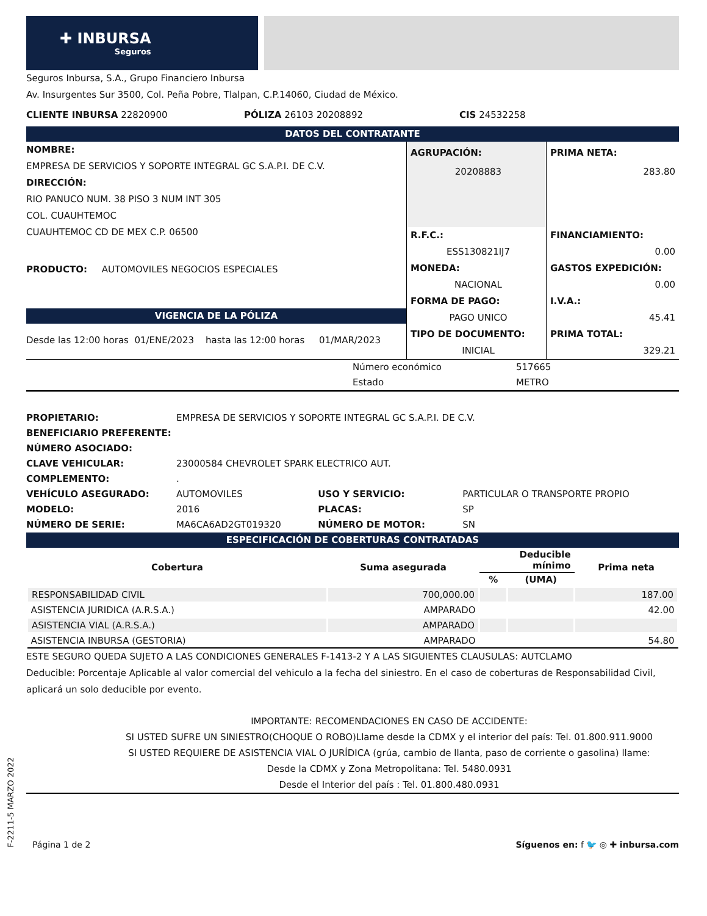✚ INBURSA
Seguros
Seguros Inbursa, S.A., Grupo Financiero Inbursa
Av. Insurgentes Sur 3500, Col. Peña Pobre, Tlalpan, C.P.14060, Ciudad de México.
CLIENTE INBURSA 22820900 PÓLIZA 26103 20208892 CIS 24532258
DATOS DEL CONTRATANTE
NOMBRE:
EMPRESA DE SERVICIOS Y SOPORTE INTEGRAL GC S.A.P.I. DE C.V.
DIRECCIÓN:
RIO PANUCO NUM. 38 PISO 3 NUM INT 305
COL. CUAUHTEMOC
CUAUHTEMOC CD DE MEX C.P. 06500
PRODUCTO: AUTOMOVILES NEGOCIOS ESPECIALES
VIGENCIA DE LA PÓLIZA
Desde las 12:00 horas 01/ENE/2023 hasta las 12:00 horas 01/MAR/2023
AGRUPACIÓN:
20208883
R.F.C.:
ESS130821IJ7
MONEDA:
NACIONAL
FORMA DE PAGO:
PAGO UNICO
TIPO DE DOCUMENTO:
INICIAL
PRIMA NETA:
283.80
FINANCIAMIENTO:
0.00
GASTOS EXPEDICIÓN:
0.00
I.V.A.:
45.41
PRIMA TOTAL:
329.21
Número económico 517665
Estado METRO
| PROPIETARIO: | EMPRESA DE SERVICIOS Y SOPORTE INTEGRAL GC S.A.P.I. DE C.V. | | |
| BENEFICIARIO PREFERENTE: | | | |
| NÚMERO ASOCIADO: | | | |
| CLAVE VEHICULAR: | 23000584 CHEVROLET SPARK ELECTRICO AUT. | | |
| COMPLEMENTO: | . | | |
| VEHÍCULO ASEGURADO: | AUTOMOVILES | USO Y SERVICIO: | PARTICULAR O TRANSPORTE PROPIO |
| MODELO: | 2016 | PLACAS: | SP |
| NÚMERO DE SERIE: | MA6CA6AD2GT019320 | NÚMERO DE MOTOR: | SN |
ESPECIFICACIÓN DE COBERTURAS CONTRATADAS
| Cobertura | Suma asegurada | Deducible mínimo | | Prima neta |
| --- | --- | --- | --- | --- |
| | | % | (UMA) | |
| RESPONSABILIDAD CIVIL | 700,000.00 | | | 187.00 |
| ASISTENCIA JURIDICA (A.R.S.A.) | AMPARADO | | | 42.00 |
| ASISTENCIA VIAL (A.R.S.A.) | AMPARADO | | | |
| ASISTENCIA INBURSA (GESTORIA) | AMPARADO | | | 54.80 |
ESTE SEGURO QUEDA SUJETO A LAS CONDICIONES GENERALES F-1413-2 Y A LAS SIGUIENTES CLAUSULAS: AUTCLAMO
Deducible: Porcentaje Aplicable al valor comercial del vehiculo a la fecha del siniestro. En el caso de coberturas de Responsabilidad Civil, aplicará un solo deducible por evento.
IMPORTANTE: RECOMENDACIONES EN CASO DE ACCIDENTE:
SI USTED SUFRE UN SINIESTRO(CHOQUE O ROBO)Llame desde la CDMX y el interior del país: Tel. 01.800.911.9000
SI USTED REQUIERE DE ASISTENCIA VIAL O JURÍDICA (grúa, cambio de llanta, paso de corriente o gasolina) llame:
Desde la CDMX y Zona Metropolitana: Tel. 5480.0931
Desde el Interior del país : Tel. 01.800.480.0931
Página 1 de 2 Síguenos en: f 🐦 ◎ ✚ inbursa.com
F-2211-5 MARZO 2022